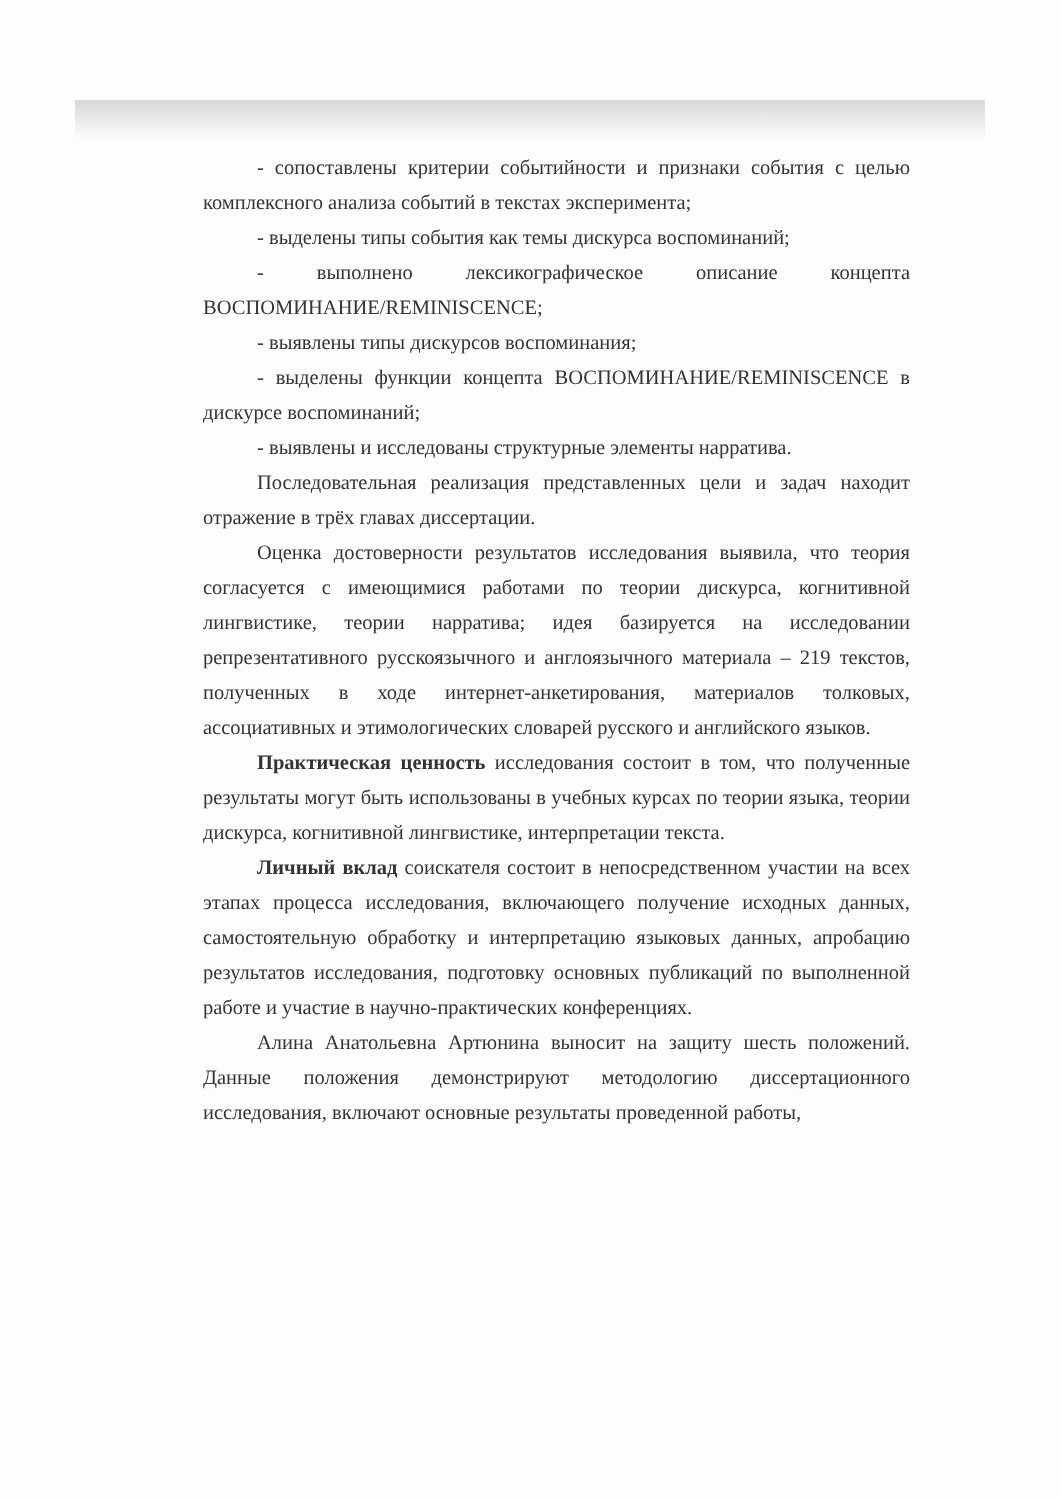- сопоставлены критерии событийности и признаки события с целью комплексного анализа событий в текстах эксперимента;
- выделены типы события как темы дискурса воспоминаний;
- выполнено лексикографическое описание концепта ВОСПОМИНАНИЕ/REMINISCENCE;
- выявлены типы дискурсов воспоминания;
- выделены функции концепта ВОСПОМИНАНИЕ/REMINISCENCE в дискурсе воспоминаний;
- выявлены и исследованы структурные элементы нарратива.
Последовательная реализация представленных цели и задач находит отражение в трёх главах диссертации.
Оценка достоверности результатов исследования выявила, что теория согласуется с имеющимися работами по теории дискурса, когнитивной лингвистике, теории нарратива; идея базируется на исследовании репрезентативного русскоязычного и англоязычного материала – 219 текстов, полученных в ходе интернет-анкетирования, материалов толковых, ассоциативных и этимологических словарей русского и английского языков.
Практическая ценность исследования состоит в том, что полученные результаты могут быть использованы в учебных курсах по теории языка, теории дискурса, когнитивной лингвистике, интерпретации текста.
Личный вклад соискателя состоит в непосредственном участии на всех этапах процесса исследования, включающего получение исходных данных, самостоятельную обработку и интерпретацию языковых данных, апробацию результатов исследования, подготовку основных публикаций по выполненной работе и участие в научно-практических конференциях.
Алина Анатольевна Артюнина выносит на защиту шесть положений. Данные положения демонстрируют методологию диссертационного исследования, включают основные результаты проведенной работы,